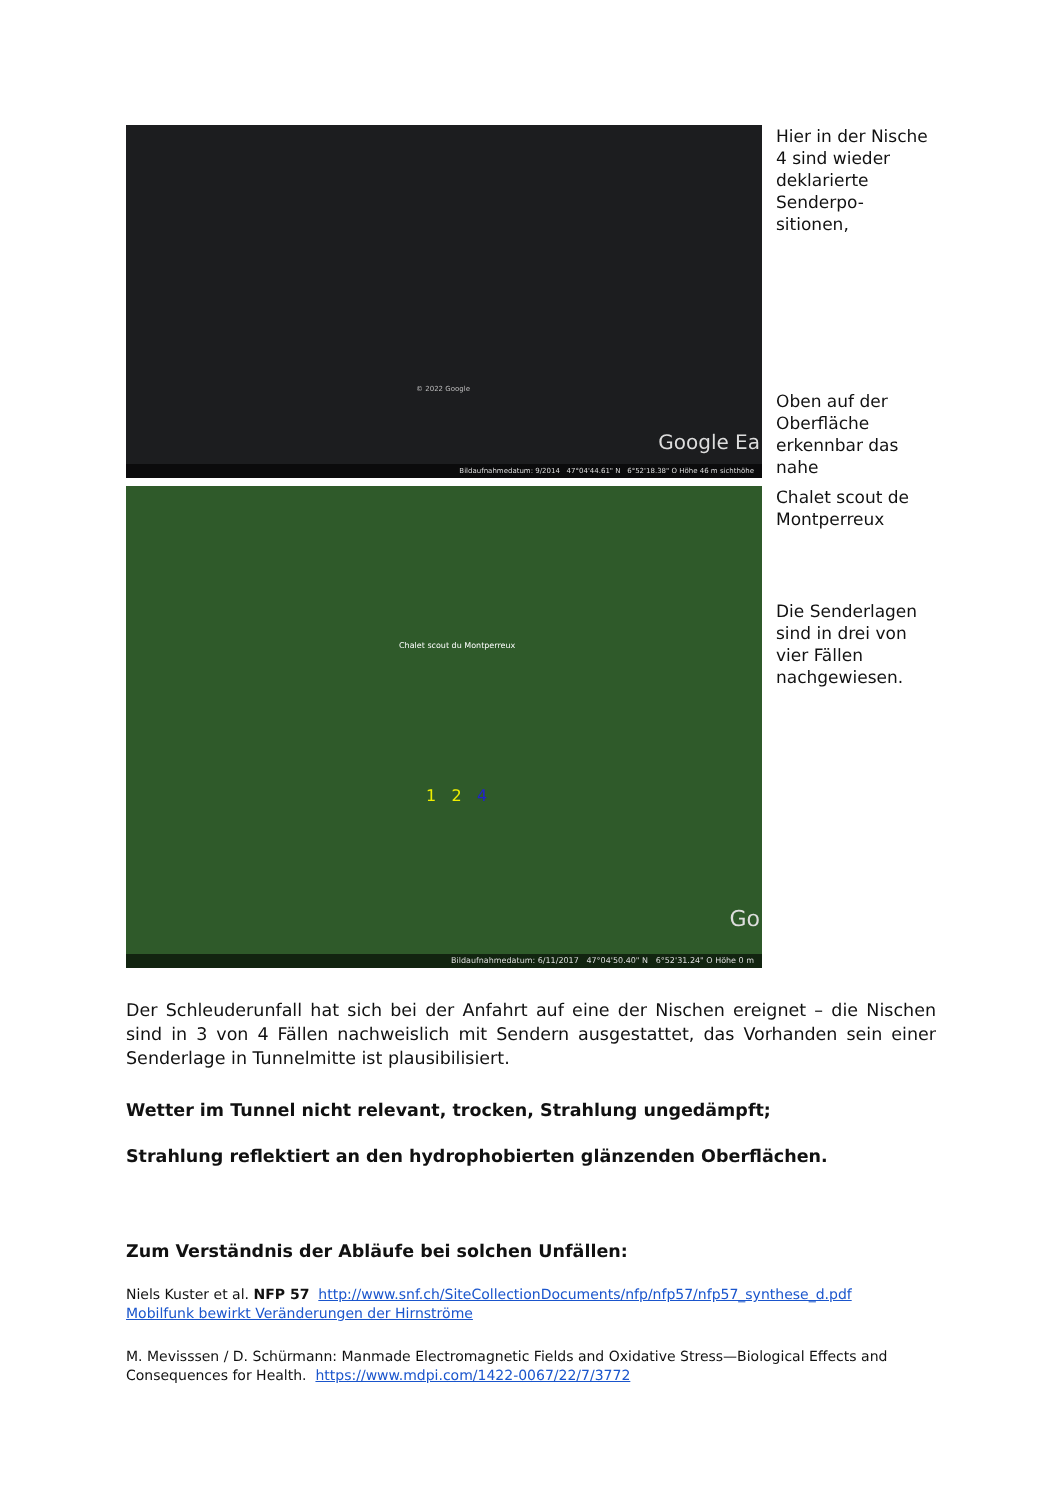© 2022 Google
Google Ea
Bildaufnahmedatum: 9/2014 47°04'44.61" N 6°52'18.38" O Höhe 46 m sichthöhe
Hier in der Nische 4 sind wieder deklarierte Senderpo-sitionen,
Oben auf der Oberfläche erkennbar das nahe
Chalet scout du Montperreux
1 2 4
Go
Bildaufnahmedatum: 6/11/2017 47°04'50.40" N 6°52'31.24" O Höhe 0 m
Chalet scout de Montperreux
Die Senderlagen sind in drei von vier Fällen nachgewiesen.
Der Schleuderunfall hat sich bei der Anfahrt auf eine der Nischen ereignet – die Nischen sind in 3 von 4 Fällen nachweislich mit Sendern ausgestattet, das Vorhanden sein einer Senderlage in Tunnelmitte ist plausibilisiert.
Wetter im Tunnel nicht relevant, trocken, Strahlung ungedämpft;
Strahlung reflektiert an den hydrophobierten glänzenden Oberflächen.
Zum Verständnis der Abläufe bei solchen Unfällen:
Niels Kuster et al. NFP 57 http://www.snf.ch/SiteCollectionDocuments/nfp/nfp57/nfp57_synthese_d.pdf
Mobilfunk bewirkt Veränderungen der Hirnströme
M. Mevisssen / D. Schürmann: Manmade Electromagnetic Fields and Oxidative Stress—Biological Effects and Consequences for Health. https://www.mdpi.com/1422-0067/22/7/3772